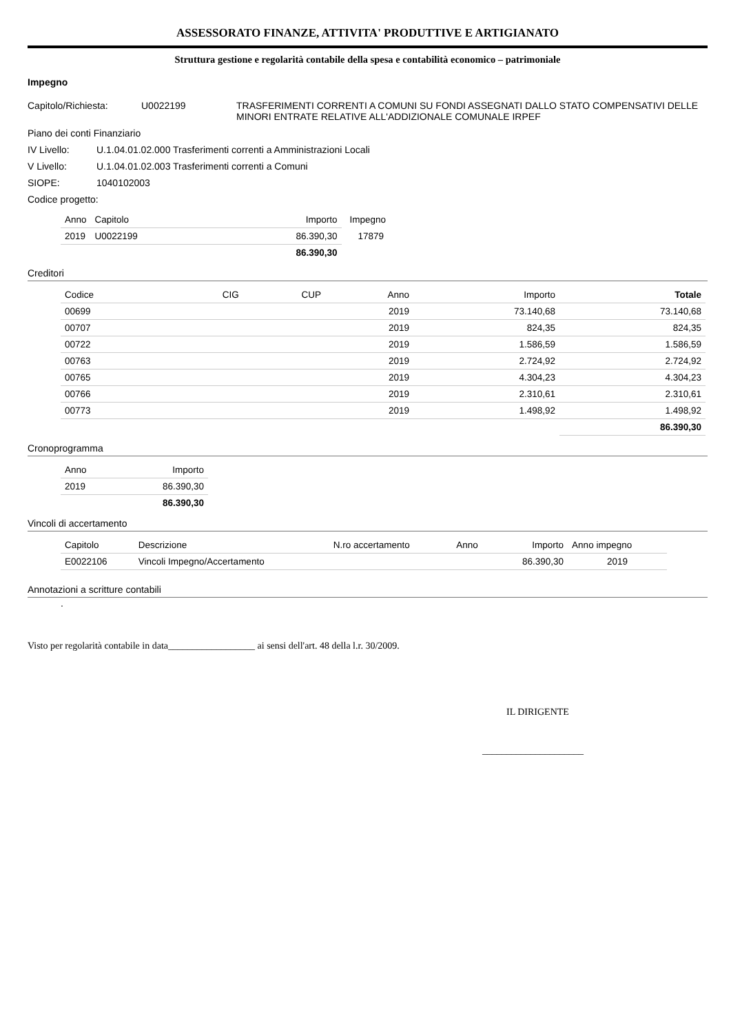ASSESSORATO FINANZE, ATTIVITA' PRODUTTIVE E ARTIGIANATO
Struttura gestione e regolarità contabile della spesa e contabilità economico – patrimoniale
Impegno
Capitolo/Richiesta: U0022199 TRASFERIMENTI CORRENTI A COMUNI SU FONDI ASSEGNATI DALLO STATO COMPENSATIVI DELLE MINORI ENTRATE RELATIVE ALL'ADDIZIONALE COMUNALE IRPEF
Piano dei conti Finanziario
IV Livello: U.1.04.01.02.000 Trasferimenti correnti a Amministrazioni Locali
V Livello: U.1.04.01.02.003 Trasferimenti correnti a Comuni
SIOPE: 1040102003
Codice progetto:
| Anno | Capitolo | Importo | Impegno |
| --- | --- | --- | --- |
| 2019 | U0022199 | 86.390,30 | 17879 |
| | | 86.390,30 | |
Creditori
| Codice | CIG | CUP | Anno | Importo | Totale |
| --- | --- | --- | --- | --- | --- |
| 00699 | | | 2019 | 73.140,68 | 73.140,68 |
| 00707 | | | 2019 | 824,35 | 824,35 |
| 00722 | | | 2019 | 1.586,59 | 1.586,59 |
| 00763 | | | 2019 | 2.724,92 | 2.724,92 |
| 00765 | | | 2019 | 4.304,23 | 4.304,23 |
| 00766 | | | 2019 | 2.310,61 | 2.310,61 |
| 00773 | | | 2019 | 1.498,92 | 1.498,92 |
| | | | | | 86.390,30 |
Cronoprogramma
| Anno | Importo |
| --- | --- |
| 2019 | 86.390,30 |
| | 86.390,30 |
Vincoli di accertamento
| Capitolo | Descrizione | N.ro accertamento | Anno | Importo | Anno impegno |
| --- | --- | --- | --- | --- | --- |
| E0022106 | Vincoli Impegno/Accertamento | | | 86.390,30 | 2019 |
Annotazioni a scritture contabili
.
Visto per regolarità contabile in data__________________ ai sensi dell'art. 48 della l.r. 30/2009.
IL DIRIGENTE
_____________________